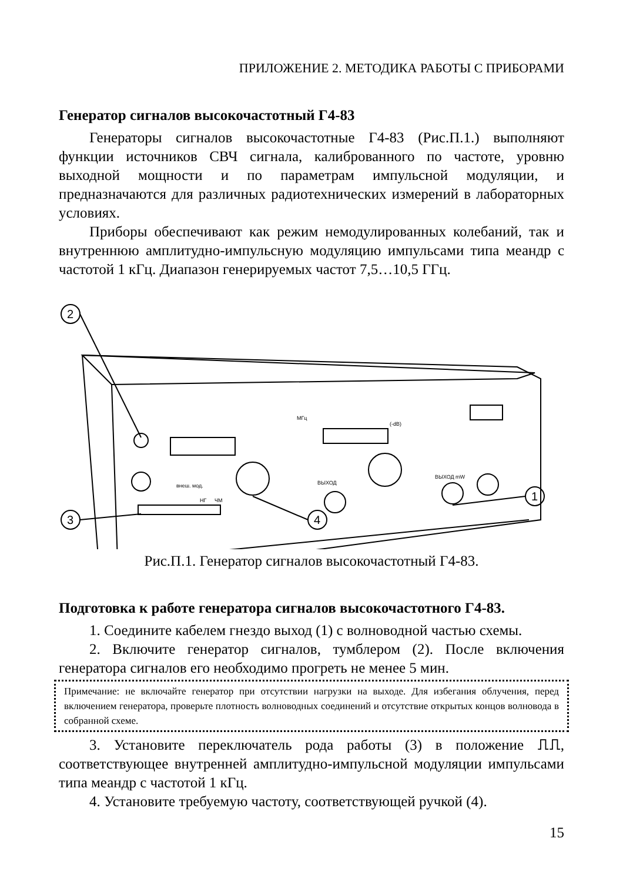ПРИЛОЖЕНИЕ 2. МЕТОДИКА РАБОТЫ С ПРИБОРАМИ
Генератор сигналов высокочастотный Г4-83
Генераторы сигналов высокочастотные Г4-83 (Рис.П.1.) выполняют функции источников СВЧ сигнала, калиброванного по частоте, уровню выходной мощности и по параметрам импульсной модуляции, и предназначаются для различных радиотехнических измерений в лабораторных условиях.
Приборы обеспечивают как режим немодулированных колебаний, так и внутреннюю амплитудно-импульсную модуляцию импульсами типа меандр с частотой 1 кГц. Диапазон генерируемых частот 7,5…10,5 ГГц.
2
3
4
1
МГц
(-dB)
ВЫХОД
ВЫХОД mW
внеш. мод.
НГ
ЧМ
Рис.П.1. Генератор сигналов высокочастотный Г4-83.
Подготовка к работе генератора сигналов высокочастотного Г4-83.
1. Соедините кабелем гнездо выход (1) с волноводной частью схемы.
2. Включите генератор сигналов, тумблером (2). После включения генератора сигналов его необходимо прогреть не менее 5 мин.
Примечание: не включайте генератор при отсутствии нагрузки на выходе. Для избегания облучения, перед включением генератора, проверьте плотность волноводных соединений и отсутствие открытых концов волновода в собранной схеме.
3. Установите переключатель рода работы (3) в положение ⎍⎍, соответствующее внутренней амплитудно-импульсной модуляции импульсами типа меандр с частотой 1 кГц.
4. Установите требуемую частоту, соответствующей ручкой (4).
15